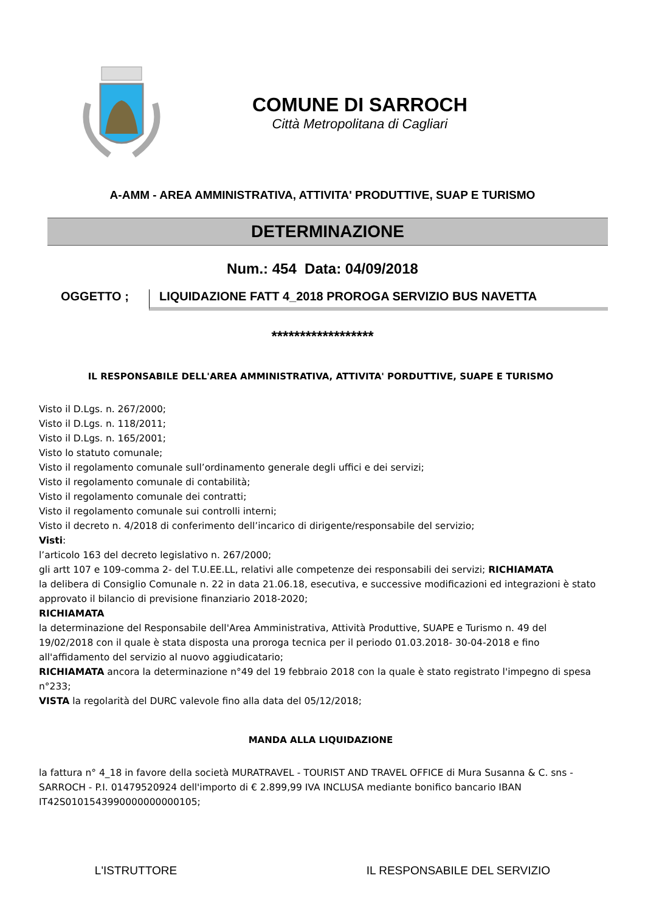COMUNE DI SARROCH
Città Metropolitana di Cagliari
A-AMM - AREA AMMINISTRATIVA, ATTIVITA' PRODUTTIVE, SUAP E TURISMO
DETERMINAZIONE
Num.: 454 Data: 04/09/2018
OGGETTO ; LIQUIDAZIONE FATT 4_2018 PROROGA SERVIZIO BUS NAVETTA
******************
IL RESPONSABILE DELL'AREA AMMINISTRATIVA, ATTIVITA' PORDUTTIVE, SUAPE E TURISMO
Visto il D.Lgs. n. 267/2000;
Visto il D.Lgs. n. 118/2011;
Visto il D.Lgs. n. 165/2001;
Visto lo statuto comunale;
Visto il regolamento comunale sull’ordinamento generale degli uffici e dei servizi;
Visto il regolamento comunale di contabilità;
Visto il regolamento comunale dei contratti;
Visto il regolamento comunale sui controlli interni;
Visto il decreto n. 4/2018 di conferimento dell’incarico di dirigente/responsabile del servizio;
Visti:
l’articolo 163 del decreto legislativo n. 267/2000;
gli artt 107 e 109-comma 2- del T.U.EE.LL, relativi alle competenze dei responsabili dei servizi; RICHIAMATA
la delibera di Consiglio Comunale n. 22 in data 21.06.18, esecutiva, e successive modificazioni ed integrazioni è stato approvato il bilancio di previsione finanziario 2018-2020;
RICHIAMATA
la determinazione del Responsabile dell'Area Amministrativa, Attività Produttive, SUAPE e Turismo n. 49 del 19/02/2018 con il quale è stata disposta una proroga tecnica per il periodo 01.03.2018- 30-04-2018 e fino all'affidamento del servizio al nuovo aggiudicatario;
RICHIAMATA ancora la determinazione n°49 del 19 febbraio 2018 con la quale è stato registrato l'impegno di spesa n°233;
VISTA la regolarità del DURC valevole fino alla data del 05/12/2018;
MANDA ALLA LIQUIDAZIONE
la fattura n° 4_18 in favore della società MURATRAVEL - TOURIST AND TRAVEL OFFICE di Mura Susanna & C. sns - SARROCH - P.I. 01479520924 dell'importo di € 2.899,99 IVA INCLUSA mediante bonifico bancario IBAN IT42S0101543990000000000105;
L'ISTRUTTORE IL RESPONSABILE DEL SERVIZIO